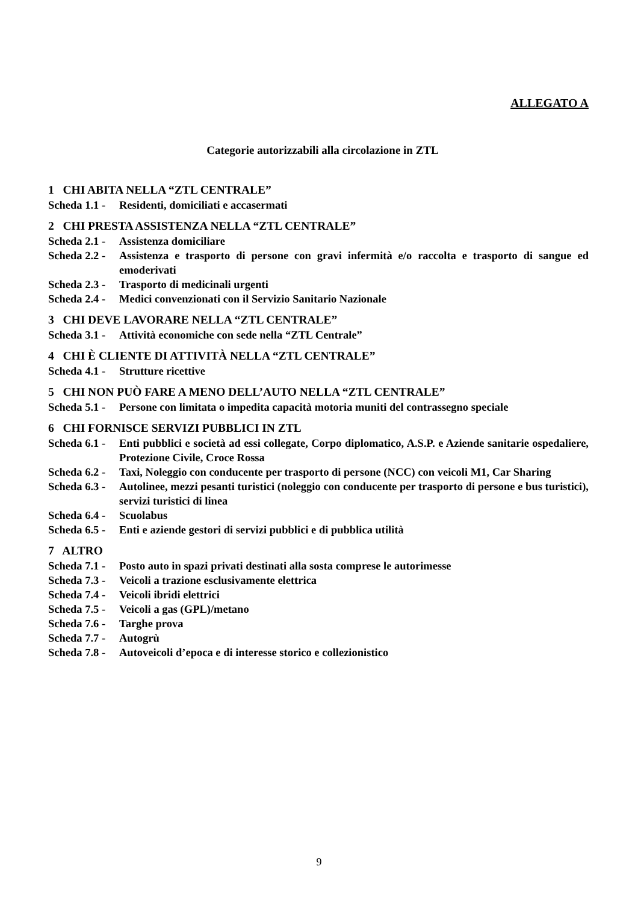ALLEGATO A
Categorie autorizzabili alla circolazione in ZTL
1 CHI ABITA NELLA “ZTL CENTRALE”
Scheda 1.1 - Residenti, domiciliati e accasermati
2 CHI PRESTA ASSISTENZA NELLA “ZTL CENTRALE”
Scheda 2.1 - Assistenza domiciliare
Scheda 2.2 - Assistenza e trasporto di persone con gravi infermità e/o raccolta e trasporto di sangue ed emoderivati
Scheda 2.3 - Trasporto di medicinali urgenti
Scheda 2.4 - Medici convenzionati con il Servizio Sanitario Nazionale
3 CHI DEVE LAVORARE NELLA “ZTL CENTRALE”
Scheda 3.1 - Attività economiche con sede nella “ZTL Centrale”
4 CHI È CLIENTE DI ATTIVITÀ NELLA “ZTL CENTRALE”
Scheda 4.1 - Strutture ricettive
5 CHI NON PUÒ FARE A MENO DELL’AUTO NELLA “ZTL CENTRALE”
Scheda 5.1 - Persone con limitata o impedita capacità motoria muniti del contrassegno speciale
6 CHI FORNISCE SERVIZI PUBBLICI IN ZTL
Scheda 6.1 - Enti pubblici e società ad essi collegate, Corpo diplomatico, A.S.P. e Aziende sanitarie ospedaliere, Protezione Civile, Croce Rossa
Scheda 6.2 - Taxi, Noleggio con conducente per trasporto di persone (NCC) con veicoli M1, Car Sharing
Scheda 6.3 - Autolinee, mezzi pesanti turistici (noleggio con conducente per trasporto di persone e bus turistici), servizi turistici di linea
Scheda 6.4 - Scuolabus
Scheda 6.5 - Enti e aziende gestori di servizi pubblici e di pubblica utilità
7 ALTRO
Scheda 7.1 - Posto auto in spazi privati destinati alla sosta comprese le autorimesse
Scheda 7.3 - Veicoli a trazione esclusivamente elettrica
Scheda 7.4 - Veicoli ibridi elettrici
Scheda 7.5 - Veicoli a gas (GPL)/metano
Scheda 7.6 - Targhe prova
Scheda 7.7 - Autogrù
Scheda 7.8 - Autoveicoli d’epoca e di interesse storico e collezionistico
9